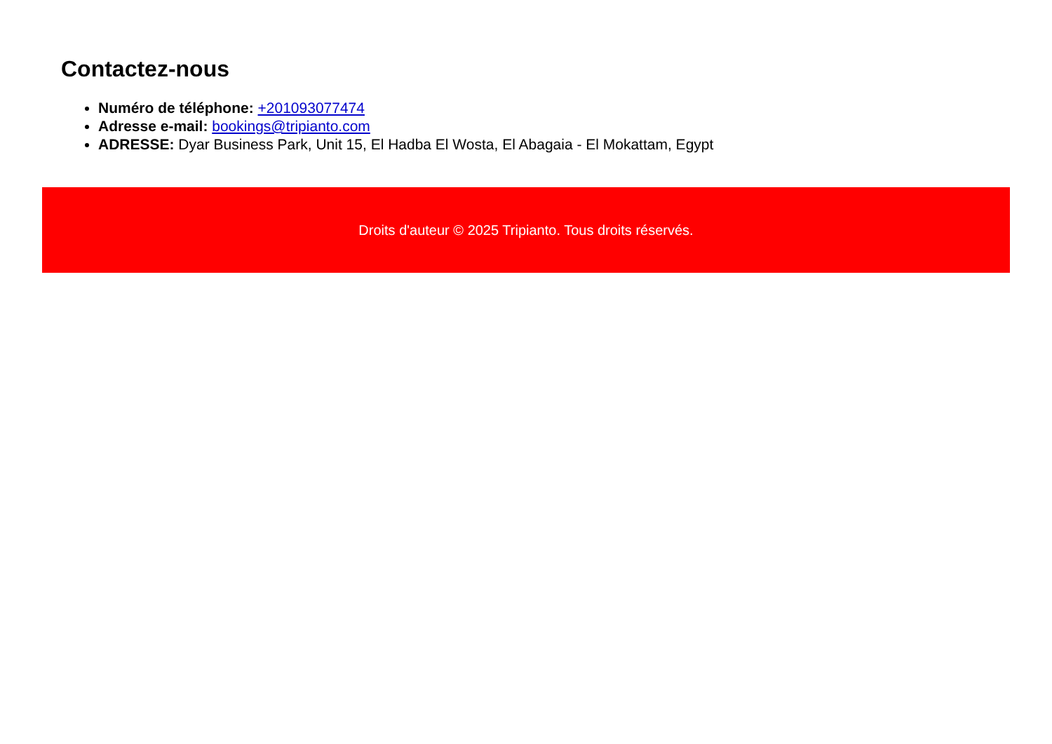Contactez-nous
Numéro de téléphone: +201093077474
Adresse e-mail: bookings@tripianto.com
ADRESSE: Dyar Business Park, Unit 15, El Hadba El Wosta, El Abagaia - El Mokattam, Egypt
Droits d'auteur © 2025 Tripianto. Tous droits réservés.